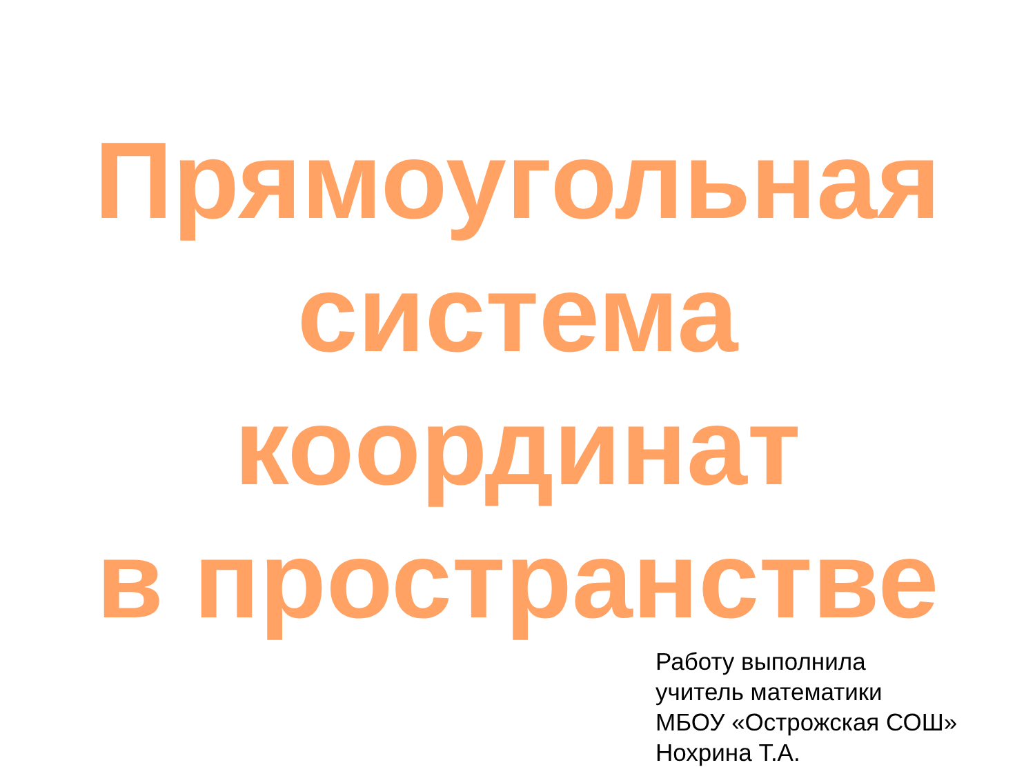Прямоугольная
система
координат
в пространстве
Работу выполнила
учитель математики
МБОУ «Острожская СОШ»
Нохрина Т.А.